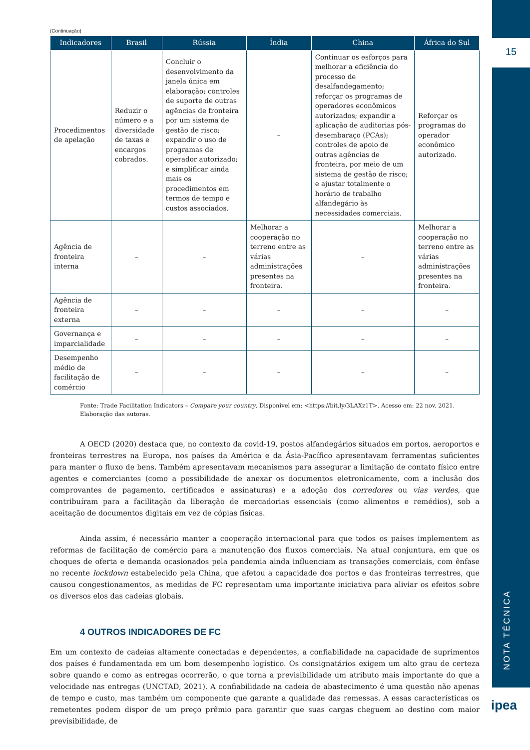15
NOTA TÉCNICA
ipea
(Continuação)
| Indicadores | Brasil | Rússia | Índia | China | África do Sul |
| --- | --- | --- | --- | --- | --- |
| Procedimentos de apelação | Reduzir o número e a diversidade de taxas e encargos cobrados. | Concluir o desenvolvimento da janela única em elaboração; controles de suporte de outras agências de fronteira por um sistema de gestão de risco; expandir o uso de programas de operador autorizado; e simplificar ainda mais os procedimentos em termos de tempo e custos associados. | – | Continuar os esforços para melhorar a eficiência do processo de desalfandegamento; reforçar os programas de operadores econômicos autorizados; expandir a aplicação de auditorias pós-desembaraço (PCAs); controles de apoio de outras agências de fronteira, por meio de um sistema de gestão de risco; e ajustar totalmente o horário de trabalho alfandegário às necessidades comerciais. | Reforçar os programas do operador econômico autorizado. |
| Agência de fronteira interna | – | – | Melhorar a cooperação no terreno entre as várias administrações presentes na fronteira. | – | Melhorar a cooperação no terreno entre as várias administrações presentes na fronteira. |
| Agência de fronteira externa | – | – | – | – | – |
| Governança e imparcialidade | – | – | – | – | – |
| Desempenho médio de facilitação de comércio | – | – | – | – | – |
Fonte: Trade Facilitation Indicators – Compare your country. Disponível em: <https://bit.ly/3LAXz1T>. Acesso em: 22 nov. 2021.
Elaboração das autoras.
A OECD (2020) destaca que, no contexto da covid-19, postos alfandegários situados em portos, aeroportos e fronteiras terrestres na Europa, nos países da América e da Ásia-Pacífico apresentavam ferramentas suficientes para manter o fluxo de bens. Também apresentavam mecanismos para assegurar a limitação de contato físico entre agentes e comerciantes (como a possibilidade de anexar os documentos eletronicamente, com a inclusão dos comprovantes de pagamento, certificados e assinaturas) e a adoção dos corredores ou vias verdes, que contribuíram para a facilitação da liberação de mercadorias essenciais (como alimentos e remédios), sob a aceitação de documentos digitais em vez de cópias físicas.
Ainda assim, é necessário manter a cooperação internacional para que todos os países implementem as reformas de facilitação de comércio para a manutenção dos fluxos comerciais. Na atual conjuntura, em que os choques de oferta e demanda ocasionados pela pandemia ainda influenciam as transações comerciais, com ênfase no recente lockdown estabelecido pela China, que afetou a capacidade dos portos e das fronteiras terrestres, que causou congestionamentos, as medidas de FC representam uma importante iniciativa para aliviar os efeitos sobre os diversos elos das cadeias globais.
4 OUTROS INDICADORES DE FC
Em um contexto de cadeias altamente conectadas e dependentes, a confiabilidade na capacidade de suprimentos dos países é fundamentada em um bom desempenho logístico. Os consignatários exigem um alto grau de certeza sobre quando e como as entregas ocorrerão, o que torna a previsibilidade um atributo mais importante do que a velocidade nas entregas (UNCTAD, 2021). A confiabilidade na cadeia de abastecimento é uma questão não apenas de tempo e custo, mas também um componente que garante a qualidade das remessas. A essas características os remetentes podem dispor de um preço prêmio para garantir que suas cargas cheguem ao destino com maior previsibilidade, de